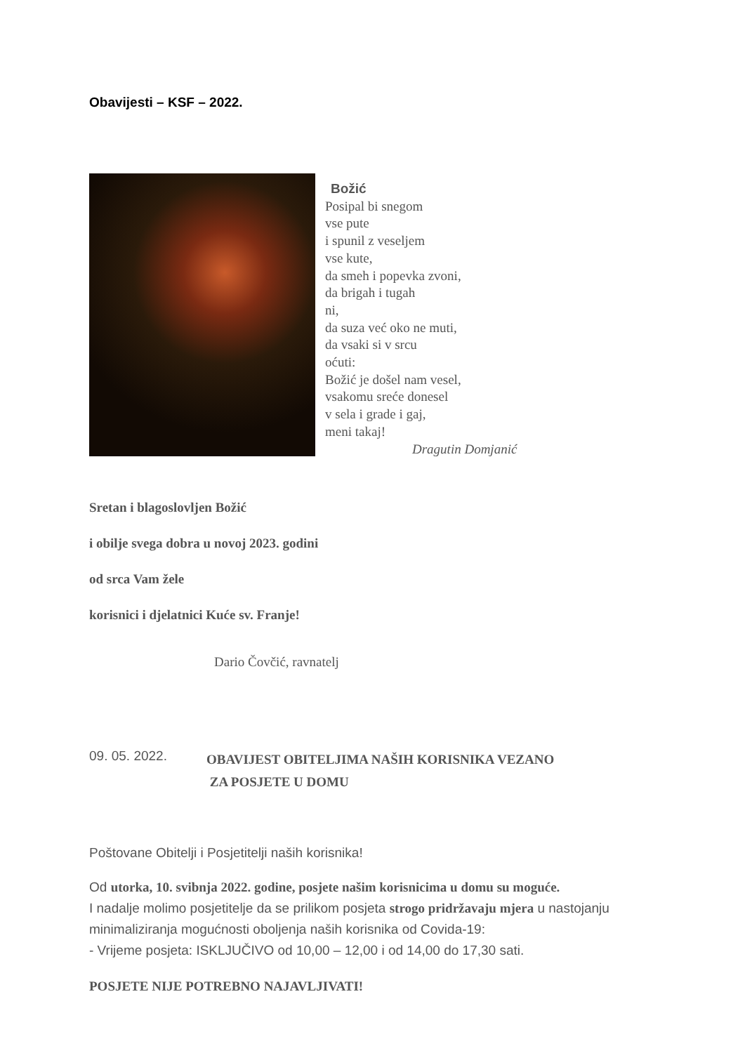Obavijesti – KSF – 2022.
Božić
Posipal bi snegom
vse pute
i spunil z veseljem
vse kute,
da smeh i popevka zvoni,
da brigah i tugah
ni,
da suza već oko ne muti,
da vsaki si v srcu
oćuti:
Božić je došel nam vesel,
vsakomu sreće donesel
v sela i grade i gaj,
meni takaj!
Dragutin Domjanić
Sretan i blagoslovljen Božić
i obilje svega dobra u novoj 2023. godini
od srca Vam žele
korisnici i djelatnici Kuće sv. Franje!
Dario Čovčić, ravnatelj
09. 05. 2022.
OBAVIJEST OBITELJIMA NAŠIH KORISNIKA VEZANO
ZA POSJETE U DOMU
Poštovane Obitelji i Posjetitelji naših korisnika!
Od utorka, 10. svibnja 2022. godine, posjete našim korisnicima u domu su moguće.
I nadalje molimo posjetitelje da se prilikom posjeta strogo pridržavaju mjera u nastojanju minimaliziranja mogućnosti oboljenja naših korisnika od Covida-19:
- Vrijeme posjeta: ISKLJUČIVO od 10,00 – 12,00 i od 14,00 do 17,30 sati.
POSJETE NIJE POTREBNO NAJAVLJIVATI!